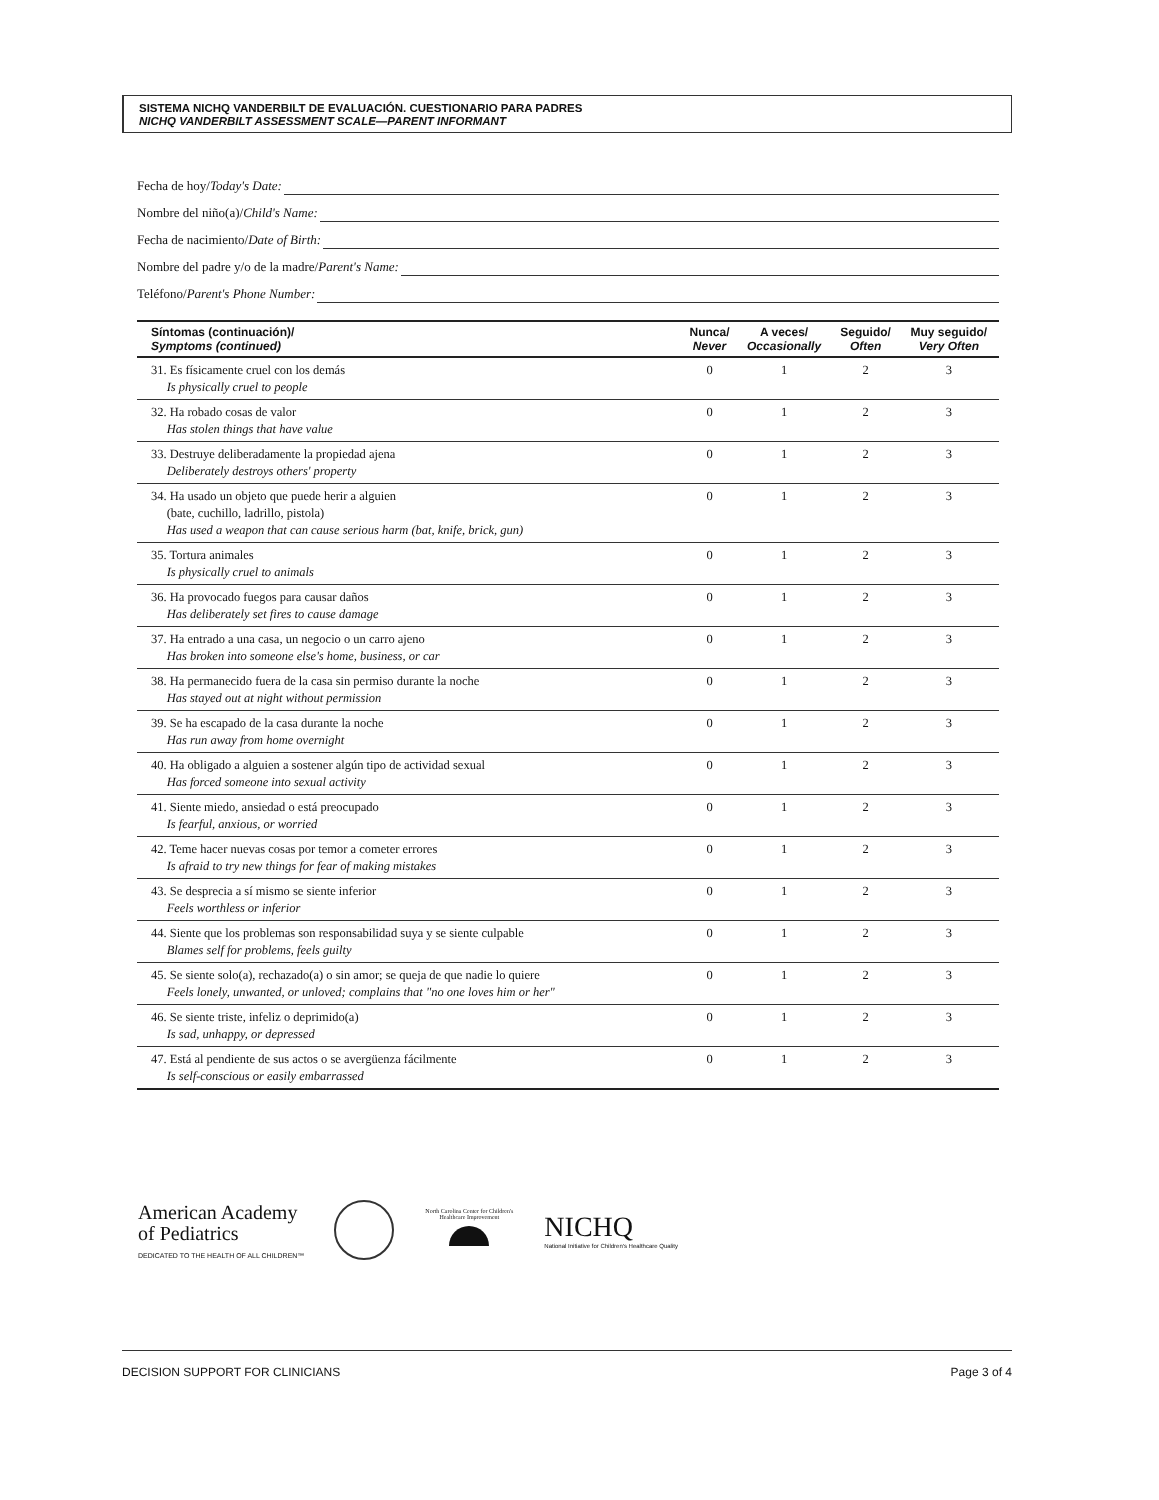SISTEMA NICHQ VANDERBILT DE EVALUACIÓN. CUESTIONARIO PARA PADRES
NICHQ VANDERBILT ASSESSMENT SCALE—PARENT INFORMANT
Fecha de hoy/ Today's Date:
Nombre del niño(a)/ Child's Name:
Fecha de nacimiento/ Date of Birth:
Nombre del padre y/o de la madre/ Parent's Name:
Teléfono/ Parent's Phone Number:
| Síntomas (continuación)/ Symptoms (continued) | Nunca/ Never | A veces/ Occasionally | Seguido/ Often | Muy seguido/ Very Often |
| --- | --- | --- | --- | --- |
| 31. Es físicamente cruel con los demás Is physically cruel to people | 0 | 1 | 2 | 3 |
| 32. Ha robado cosas de valor Has stolen things that have value | 0 | 1 | 2 | 3 |
| 33. Destruye deliberadamente la propiedad ajena Deliberately destroys others' property | 0 | 1 | 2 | 3 |
| 34. Ha usado un objeto que puede herir a alguien (bate, cuchillo, ladrillo, pistola) Has used a weapon that can cause serious harm (bat, knife, brick, gun) | 0 | 1 | 2 | 3 |
| 35. Tortura animales Is physically cruel to animals | 0 | 1 | 2 | 3 |
| 36. Ha provocado fuegos para causar daños Has deliberately set fires to cause damage | 0 | 1 | 2 | 3 |
| 37. Ha entrado a una casa, un negocio o un carro ajeno Has broken into someone else's home, business, or car | 0 | 1 | 2 | 3 |
| 38. Ha permanecido fuera de la casa sin permiso durante la noche Has stayed out at night without permission | 0 | 1 | 2 | 3 |
| 39. Se ha escapado de la casa durante la noche Has run away from home overnight | 0 | 1 | 2 | 3 |
| 40. Ha obligado a alguien a sostener algún tipo de actividad sexual Has forced someone into sexual activity | 0 | 1 | 2 | 3 |
| 41. Siente miedo, ansiedad o está preocupado Is fearful, anxious, or worried | 0 | 1 | 2 | 3 |
| 42. Teme hacer nuevas cosas por temor a cometer errores Is afraid to try new things for fear of making mistakes | 0 | 1 | 2 | 3 |
| 43. Se desprecia a sí mismo se siente inferior Feels worthless or inferior | 0 | 1 | 2 | 3 |
| 44. Siente que los problemas son responsabilidad suya y se siente culpable Blames self for problems, feels guilty | 0 | 1 | 2 | 3 |
| 45. Se siente solo(a), rechazado(a) o sin amor; se queja de que nadie lo quiere Feels lonely, unwanted, or unloved; complains that "no one loves him or her" | 0 | 1 | 2 | 3 |
| 46. Se siente triste, infeliz o deprimido(a) Is sad, unhappy, or depressed | 0 | 1 | 2 | 3 |
| 47. Está al pendiente de sus actos o se avergüenza fácilmente Is self-conscious or easily embarrassed | 0 | 1 | 2 | 3 |
American Academy
of Pediatrics
DEDICATED TO THE HEALTH OF ALL CHILDREN™
North Carolina Center for Children's Healthcare Improvement
NICHQ
National Initiative for Children's Healthcare Quality
DECISION SUPPORT FOR CLINICIANS Page 3 of 4